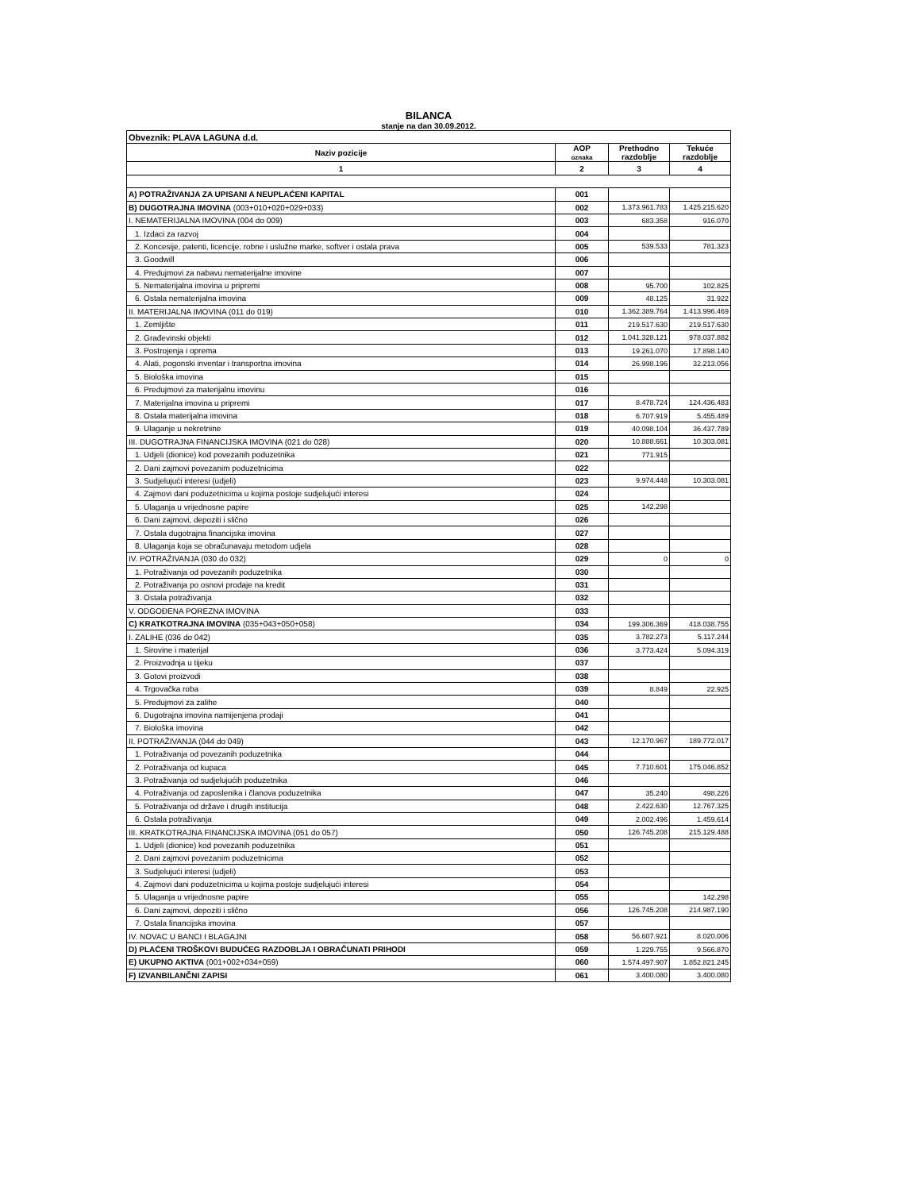BILANCA
stanje na dan 30.09.2012.
| Obveznik: PLAVA LAGUNA d.d. | | | |
| Naziv pozicije | AOP oznaka | Prethodno razdoblje | Tekuće razdoblje |
| 1 | 2 | 3 | 4 |
| A) POTRAŽIVANJA ZA UPISANI A NEUPLAĆENI KAPITAL | 001 | | |
| B) DUGOTRAJNA IMOVINA (003+010+020+029+033) | 002 | 1.373.961.783 | 1.425.215.620 |
| I. NEMATERIJALNA IMOVINA (004 do 009) | 003 | 683.358 | 916.070 |
| 1. Izdaci za razvoj | 004 | | |
| 2. Koncesije, patenti, licencije, robne i uslužne marke, softver i ostala prava | 005 | 539.533 | 781.323 |
| 3. Goodwill | 006 | | |
| 4. Predujmovi za nabavu nematerijalne imovine | 007 | | |
| 5. Nematerijalna imovina u pripremi | 008 | 95.700 | 102.825 |
| 6. Ostala nematerijalna imovina | 009 | 48.125 | 31.922 |
| II. MATERIJALNA IMOVINA (011 do 019) | 010 | 1.362.389.764 | 1.413.996.469 |
| 1. Zemljište | 011 | 219.517.630 | 219.517.630 |
| 2. Građevinski objekti | 012 | 1.041.328.121 | 978.037.882 |
| 3. Postrojenja i oprema | 013 | 19.261.070 | 17.898.140 |
| 4. Alati, pogonski inventar i transportna imovina | 014 | 26.998.196 | 32.213.056 |
| 5. Biološka imovina | 015 | | |
| 6. Predujmovi za materijalnu imovinu | 016 | | |
| 7. Materijalna imovina u pripremi | 017 | 8.478.724 | 124.436.483 |
| 8. Ostala materijalna imovina | 018 | 6.707.919 | 5.455.489 |
| 9. Ulaganje u nekretnine | 019 | 40.098.104 | 36.437.789 |
| III. DUGOTRAJNA FINANCIJSKA IMOVINA (021 do 028) | 020 | 10.888.661 | 10.303.081 |
| 1. Udjeli (dionice) kod povezanih poduzetnika | 021 | 771.915 | |
| 2. Dani zajmovi povezanim poduzetnicima | 022 | | |
| 3. Sudjelujući interesi (udjeli) | 023 | 9.974.448 | 10.303.081 |
| 4. Zajmovi dani poduzetnicima u kojima postoje sudjelujući interesi | 024 | | |
| 5. Ulaganja u vrijednosne papire | 025 | 142.298 | |
| 6. Dani zajmovi, depoziti i slično | 026 | | |
| 7. Ostala dugotrajna financijska imovina | 027 | | |
| 8. Ulaganja koja se obračunavaju metodom udjela | 028 | | |
| IV. POTRAŽIVANJA (030 do 032) | 029 | 0 | 0 |
| 1. Potraživanja od povezanih poduzetnika | 030 | | |
| 2. Potraživanja po osnovi prodaje na kredit | 031 | | |
| 3. Ostala potraživanja | 032 | | |
| V. ODGOĐENA POREZNA IMOVINA | 033 | | |
| C) KRATKOTRAJNA IMOVINA (035+043+050+058) | 034 | 199.306.369 | 418.038.755 |
| I. ZALIHE (036 do 042) | 035 | 3.782.273 | 5.117.244 |
| 1. Sirovine i materijal | 036 | 3.773.424 | 5.094.319 |
| 2. Proizvodnja u tijeku | 037 | | |
| 3. Gotovi proizvodi | 038 | | |
| 4. Trgovačka roba | 039 | 8.849 | 22.925 |
| 5. Predujmovi za zalihe | 040 | | |
| 6. Dugotrajna imovina namijenjena prodaji | 041 | | |
| 7. Biološka imovina | 042 | | |
| II. POTRAŽIVANJA (044 do 049) | 043 | 12.170.967 | 189.772.017 |
| 1. Potraživanja od povezanih poduzetnika | 044 | | |
| 2. Potraživanja od kupaca | 045 | 7.710.601 | 175.046.852 |
| 3. Potraživanja od sudjelujućih poduzetnika | 046 | | |
| 4. Potraživanja od zaposlenika i članova poduzetnika | 047 | 35.240 | 498.226 |
| 5. Potraživanja od države i drugih institucija | 048 | 2.422.630 | 12.767.325 |
| 6. Ostala potraživanja | 049 | 2.002.496 | 1.459.614 |
| III. KRATKOTRAJNA FINANCIJSKA IMOVINA (051 do 057) | 050 | 126.745.208 | 215.129.488 |
| 1. Udjeli (dionice) kod povezanih poduzetnika | 051 | | |
| 2. Dani zajmovi povezanim poduzetnicima | 052 | | |
| 3. Sudjelujući interesi (udjeli) | 053 | | |
| 4. Zajmovi dani poduzetnicima u kojima postoje sudjelujući interesi | 054 | | |
| 5. Ulaganja u vrijednosne papire | 055 | | 142.298 |
| 6. Dani zajmovi, depoziti i slično | 056 | 126.745.208 | 214.987.190 |
| 7. Ostala financijska imovina | 057 | | |
| IV. NOVAC U BANCI I BLAGAJNI | 058 | 56.607.921 | 8.020.006 |
| D) PLAĆENI TROŠKOVI BUDUĆEG RAZDOBLJA I OBRAČUNATI PRIHODI | 059 | 1.229.755 | 9.566.870 |
| E) UKUPNO AKTIVA (001+002+034+059) | 060 | 1.574.497.907 | 1.852.821.245 |
| F) IZVANBILANČNI ZAPISI | 061 | 3.400.080 | 3.400.080 |